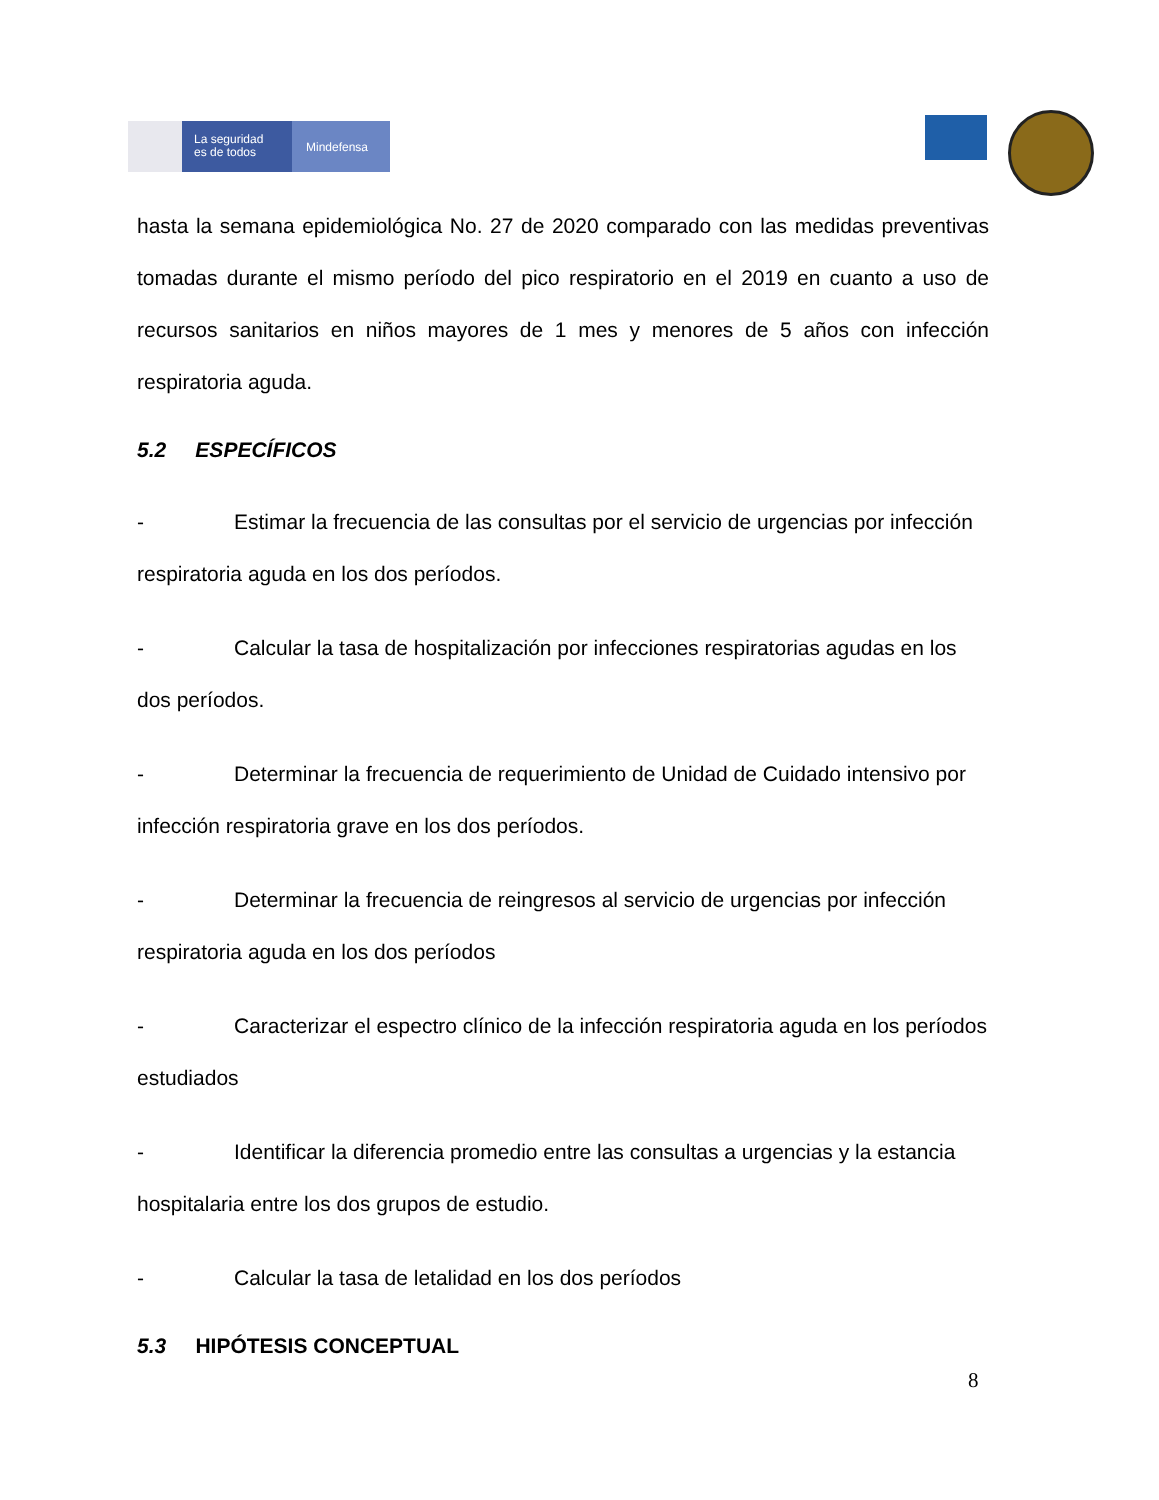La seguridad
es de todos
Mindefensa
hasta la semana epidemiológica No. 27 de 2020 comparado con las medidas preventivas tomadas durante el mismo período del pico respiratorio en el 2019 en cuanto a uso de recursos sanitarios en niños mayores de 1 mes y menores de 5 años con infección respiratoria aguda.
5.2 ESPECÍFICOS
- Estimar la frecuencia de las consultas por el servicio de urgencias por infección respiratoria aguda en los dos períodos.
- Calcular la tasa de hospitalización por infecciones respiratorias agudas en los dos períodos.
- Determinar la frecuencia de requerimiento de Unidad de Cuidado intensivo por infección respiratoria grave en los dos períodos.
- Determinar la frecuencia de reingresos al servicio de urgencias por infección respiratoria aguda en los dos períodos
- Caracterizar el espectro clínico de la infección respiratoria aguda en los períodos estudiados
- Identificar la diferencia promedio entre las consultas a urgencias y la estancia hospitalaria entre los dos grupos de estudio.
- Calcular la tasa de letalidad en los dos períodos
5.3 HIPÓTESIS CONCEPTUAL
8